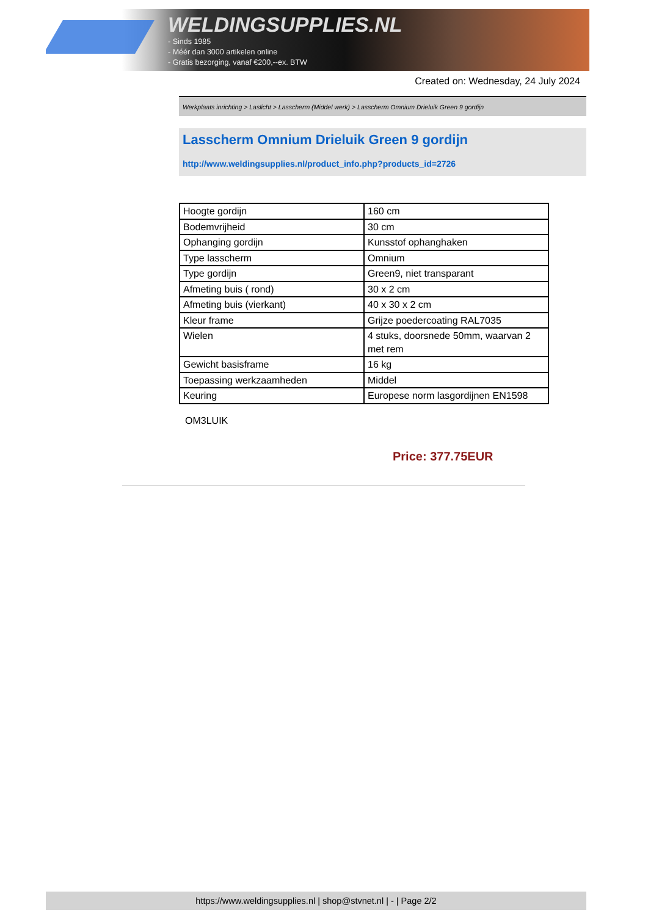WELDINGSUPPLIES.NL
- Sinds 1985
- Méér dan 3000 artikelen online
- Gratis bezorging, vanaf €200,--ex. BTW
Created on: Wednesday, 24 July 2024
Werkplaats inrichting > Laslicht > Lasscherm (Middel werk) > Lasscherm Omnium Drieluik Green 9 gordijn
Lasscherm Omnium Drieluik Green 9 gordijn
http://www.weldingsupplies.nl/product_info.php?products_id=2726
| Hoogte gordijn | 160 cm |
| Bodemvrijheid | 30 cm |
| Ophanging gordijn | Kunsstof ophanghaken |
| Type lasscherm | Omnium |
| Type gordijn | Green9, niet transparant |
| Afmeting buis ( rond) | 30 x 2 cm |
| Afmeting buis (vierkant) | 40 x 30 x 2 cm |
| Kleur frame | Grijze poedercoating RAL7035 |
| Wielen | 4 stuks, doorsnede 50mm, waarvan 2 met rem |
| Gewicht basisframe | 16 kg |
| Toepassing werkzaamheden | Middel |
| Keuring | Europese norm lasgordijnen EN1598 |
OM3LUIK
Price: 377.75EUR
https://www.weldingsupplies.nl | shop@stvnet.nl | - | Page 2/2